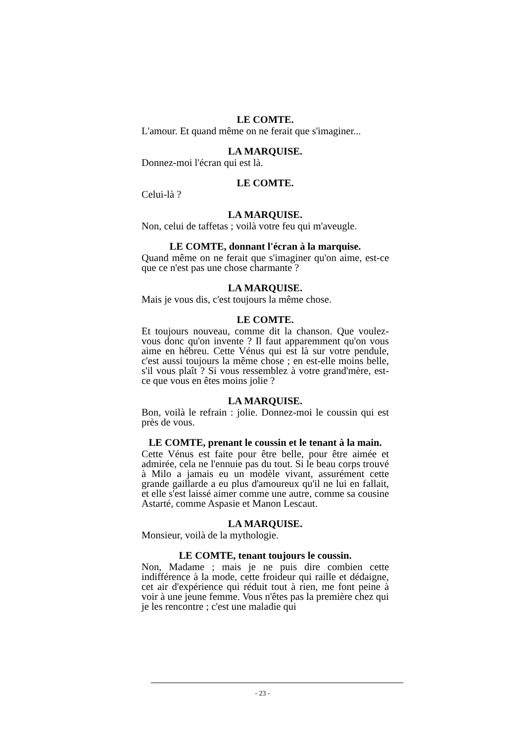LE COMTE.
L'amour. Et quand même on ne ferait que s'imaginer...
LA MARQUISE.
Donnez-moi l'écran qui est là.
LE COMTE.
Celui-là ?
LA MARQUISE.
Non, celui de taffetas ; voilà votre feu qui m'aveugle.
LE COMTE, donnant l'écran à la marquise.
Quand même on ne ferait que s'imaginer qu'on aime, est-ce que ce n'est pas une chose charmante ?
LA MARQUISE.
Mais je vous dis, c'est toujours la même chose.
LE COMTE.
Et toujours nouveau, comme dit la chanson. Que voulez-vous donc qu'on invente ? Il faut apparemment qu'on vous aime en hébreu. Cette Vénus qui est là sur votre pendule, c'est aussi toujours la même chose ; en est-elle moins belle, s'il vous plaît ? Si vous ressemblez à votre grand'mère, est-ce que vous en êtes moins jolie ?
LA MARQUISE.
Bon, voilà le refrain : jolie. Donnez-moi le coussin qui est près de vous.
LE COMTE, prenant le coussin et le tenant à la main.
Cette Vénus est faite pour être belle, pour être aimée et admirée, cela ne l'ennuie pas du tout. Si le beau corps trouvé à Milo a jamais eu un modèle vivant, assurément cette grande gaillarde a eu plus d'amoureux qu'il ne lui en fallait, et elle s'est laissé aimer comme une autre, comme sa cousine Astarté, comme Aspasie et Manon Lescaut.
LA MARQUISE.
Monsieur, voilà de la mythologie.
LE COMTE, tenant toujours le coussin.
Non, Madame ; mais je ne puis dire combien cette indifférence à la mode, cette froideur qui raille et dédaigne, cet air d'expérience qui réduit tout à rien, me font peine à voir à une jeune femme. Vous n'êtes pas la première chez qui je les rencontre ; c'est une maladie qui
- 23 -